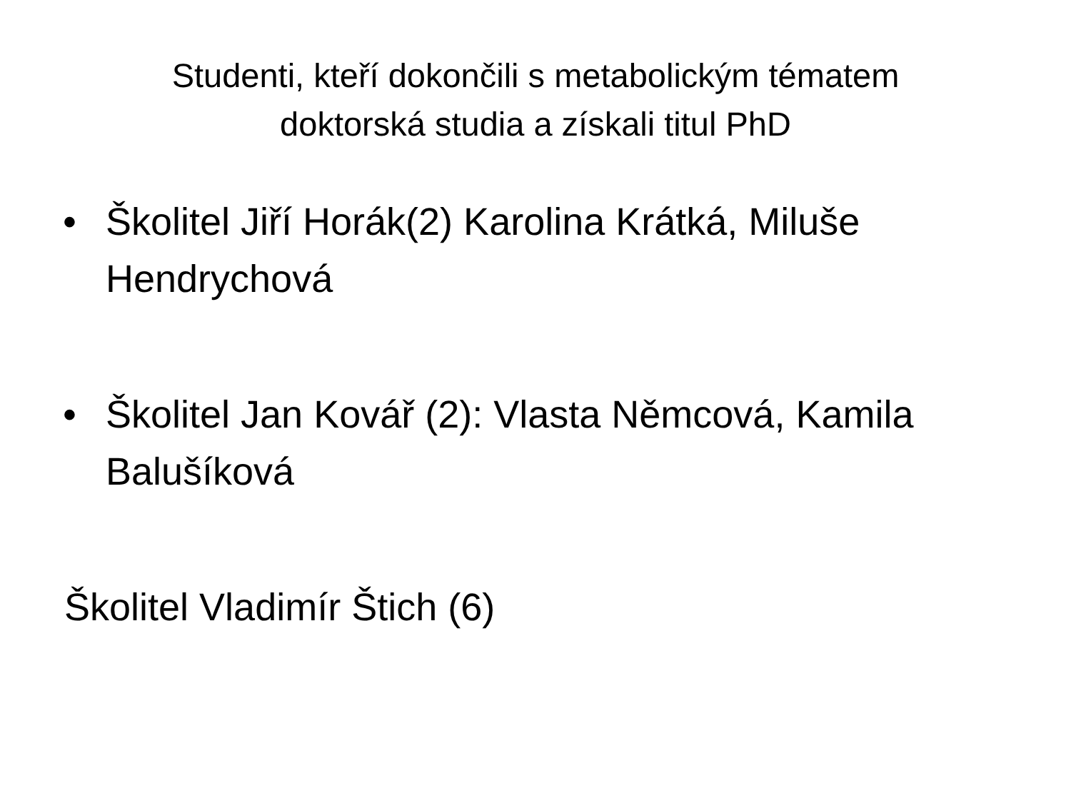Studenti, kteří dokončili s metabolickým tématem
doktorská studia a získali titul PhD
• Školitel Jiří Horák(2) Karolina Krátká, Miluše Hendrychová
• Školitel Jan Kovář (2): Vlasta Němcová, Kamila Balušíková
Školitel Vladimír Štich (6)